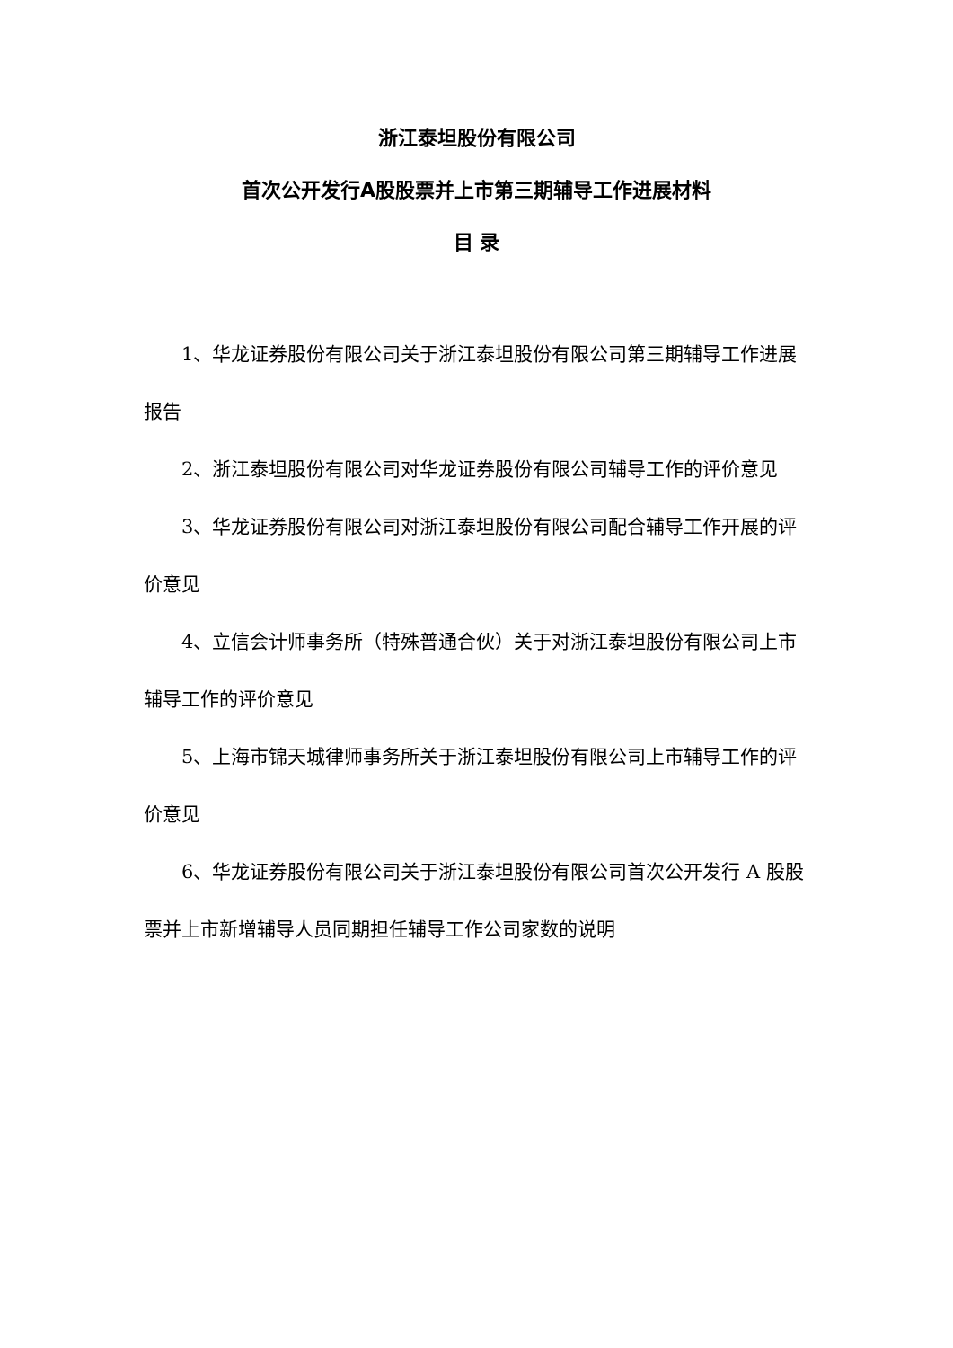浙江泰坦股份有限公司
首次公开发行A股股票并上市第三期辅导工作进展材料
目 录
1、华龙证券股份有限公司关于浙江泰坦股份有限公司第三期辅导工作进展报告
2、浙江泰坦股份有限公司对华龙证券股份有限公司辅导工作的评价意见
3、华龙证券股份有限公司对浙江泰坦股份有限公司配合辅导工作开展的评价意见
4、立信会计师事务所（特殊普通合伙）关于对浙江泰坦股份有限公司上市辅导工作的评价意见
5、上海市锦天城律师事务所关于浙江泰坦股份有限公司上市辅导工作的评价意见
6、华龙证券股份有限公司关于浙江泰坦股份有限公司首次公开发行 A 股股票并上市新增辅导人员同期担任辅导工作公司家数的说明